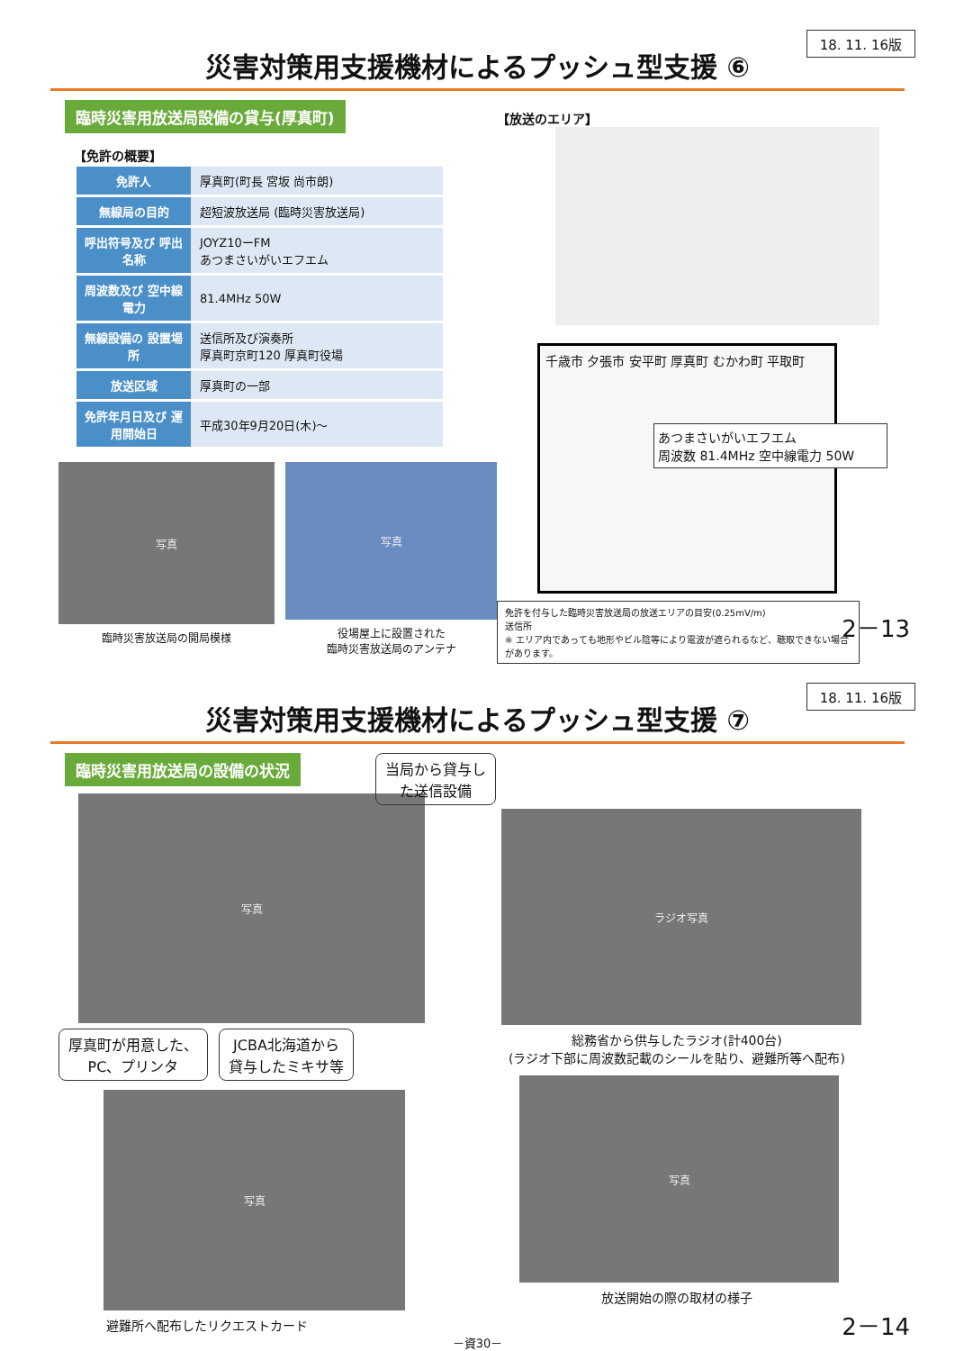18. 11. 16版
災害対策用支援機材によるプッシュ型支援 ⑥
臨時災害用放送局設備の貸与(厚真町)
【免許の概要】
| 免許人 | 厚真町(町長 宮坂 尚市朗) |
| 無線局の目的 | 超短波放送局 (臨時災害放送局) |
| 呼出符号及び 呼出名称 | JOYZ10ーFM あつまさいがいエフエム |
| 周波数及び 空中線電力 | 81.4MHz 50W |
| 無線設備の 設置場所 | 送信所及び演奏所 厚真町京町120 厚真町役場 |
| 放送区域 | 厚真町の一部 |
| 免許年月日及び 運用開始日 | 平成30年9月20日(木)～ |
写真
臨時災害放送局の開局模様
写真
役場屋上に設置された
臨時災害放送局のアンテナ
【放送のエリア】
千歳市 夕張市 安平町 厚真町 むかわ町 平取町
あつまさいがいエフエム
周波数 81.4MHz 空中線電力 50W
免許を付与した臨時災害放送局の放送エリアの目安(0.25mV/m)
送信所
※ エリア内であっても地形やビル陰等により電波が遮られるなど、聴取できない場合があります。
2－13
18. 11. 16版
災害対策用支援機材によるプッシュ型支援 ⑦
臨時災害用放送局の設備の状況
写真
厚真町が用意した、
PC、プリンタ
JCBA北海道から
貸与したミキサ等
写真
避難所へ配布したリクエストカード
当局から貸与し
た送信設備
ラジオ写真
総務省から供与したラジオ(計400台)
(ラジオ下部に周波数記載のシールを貼り、避難所等へ配布)
写真
放送開始の際の取材の様子
－資30－
2－14